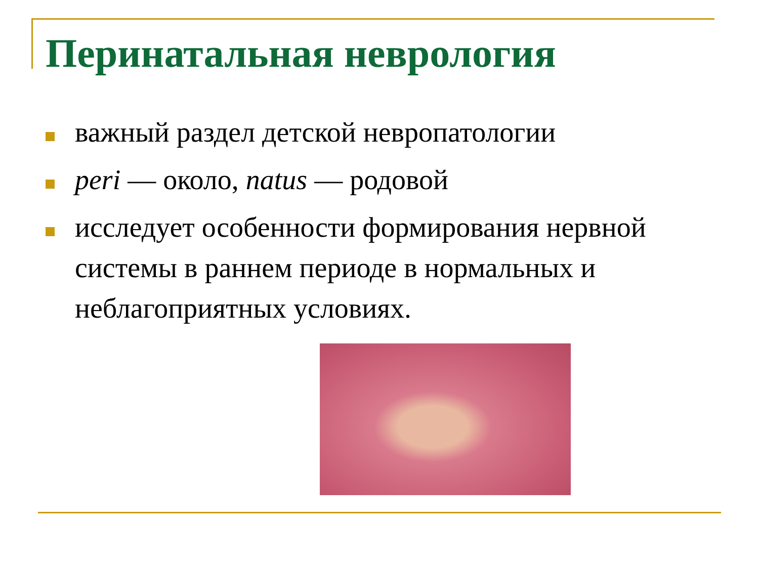Перинатальная неврология
важный раздел детской невропатологии
peri — около, natus — родовой
исследует особенности формирования нервной системы в раннем периоде в нормальных и неблагоприятных условиях.